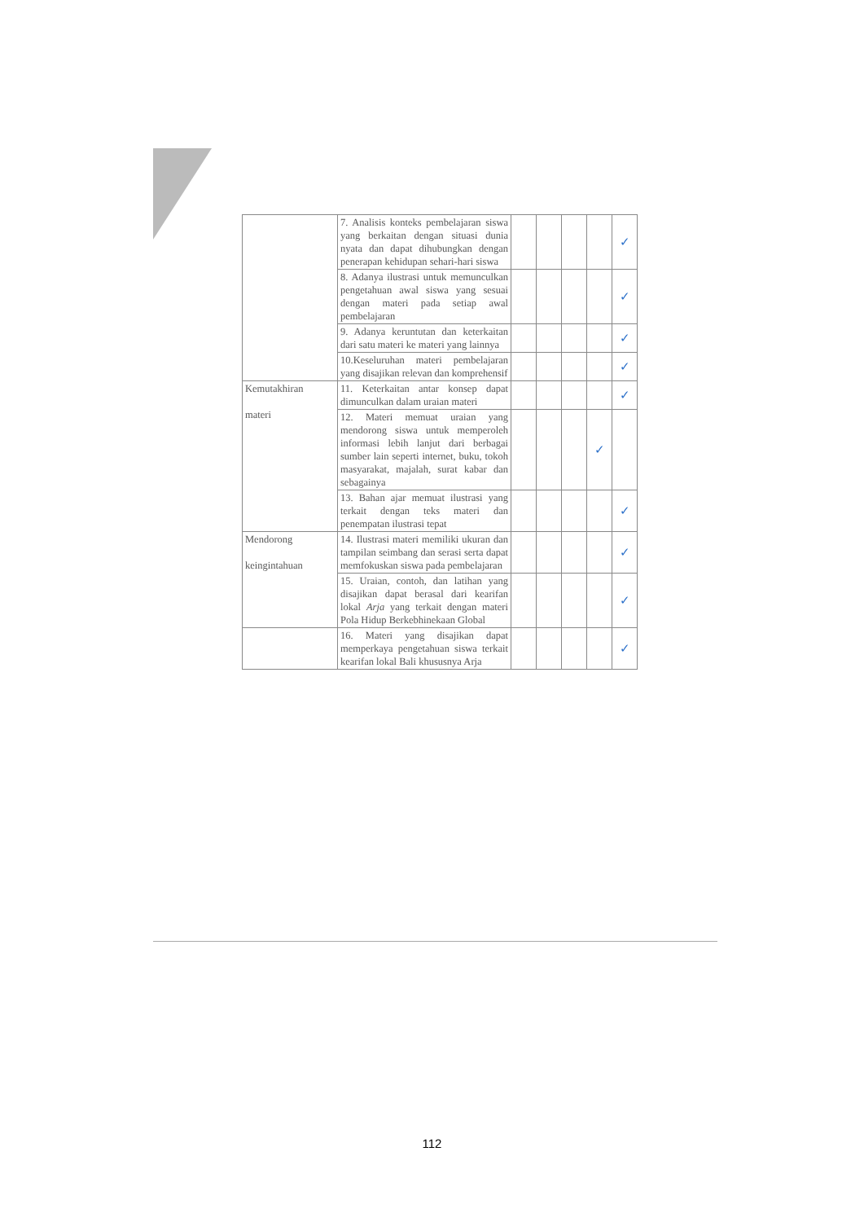| | 7. Analisis konteks pembelajaran siswa yang berkaitan dengan situasi dunia nyata dan dapat dihubungkan dengan penerapan kehidupan sehari-hari siswa | | | | | ✓ |
| | 8. Adanya ilustrasi untuk memunculkan pengetahuan awal siswa yang sesuai dengan materi pada setiap awal pembelajaran | | | | | ✓ |
| | 9. Adanya keruntutan dan keterkaitan dari satu materi ke materi yang lainnya | | | | | ✓ |
| | 10.Keseluruhan materi pembelajaran yang disajikan relevan dan komprehensif | | | | | ✓ |
| Kemutakhiran materi | 11. Keterkaitan antar konsep dapat dimunculkan dalam uraian materi | | | | | ✓ |
| | 12. Materi memuat uraian yang mendorong siswa untuk memperoleh informasi lebih lanjut dari berbagai sumber lain seperti internet, buku, tokoh masyarakat, majalah, surat kabar dan sebagainya | | | | ✓ | |
| | 13. Bahan ajar memuat ilustrasi yang terkait dengan teks materi dan penempatan ilustrasi tepat | | | | | ✓ |
| Mendorong keingintahuan | 14. Ilustrasi materi memiliki ukuran dan tampilan seimbang dan serasi serta dapat memfokuskan siswa pada pembelajaran | | | | | ✓ |
| | 15. Uraian, contoh, dan latihan yang disajikan dapat berasal dari kearifan lokal Arja yang terkait dengan materi Pola Hidup Berkebhinekaan Global | | | | | ✓ |
| | 16. Materi yang disajikan dapat memperkaya pengetahuan siswa terkait kearifan lokal Bali khususnya Arja | | | | | ✓ |
112